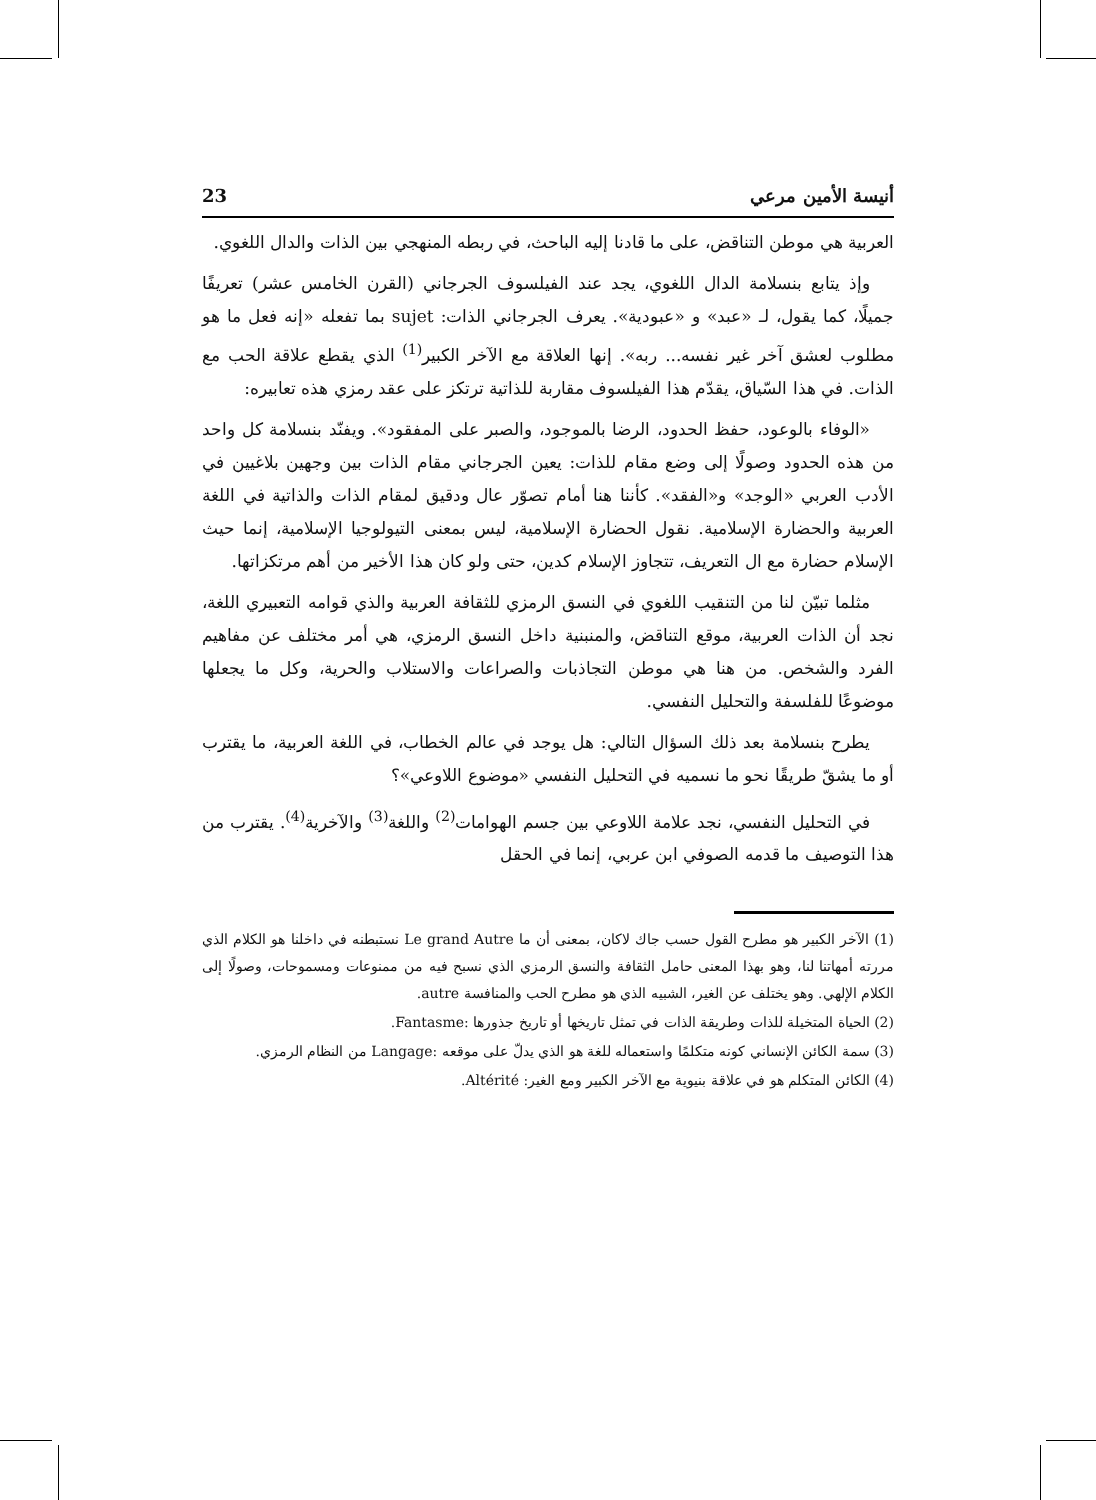أنيسة الأمين مرعي 23
العربية هي موطن التناقض، على ما قادنا إليه الباحث، في ربطه المنهجي بين الذات والدال اللغوي.
وإذ يتابع بنسلامة الدال اللغوي، يجد عند الفيلسوف الجرجاني (القرن الخامس عشر) تعريفًا جميلًا، كما يقول، لـ «عبد» و «عبودية». يعرف الجرجاني الذات: sujet بما تفعله «إنه فعل ما هو مطلوب لعشق آخر غير نفسه... ربه». إنها العلاقة مع الآخر الكبير<sup>(1)</sup> الذي يقطع علاقة الحب مع الذات. في هذا السّياق، يقدّم هذا الفيلسوف مقاربة للذاتية ترتكز على عقد رمزي هذه تعابيره:
«الوفاء بالوعود، حفظ الحدود، الرضا بالموجود، والصبر على المفقود». ويفنّد بنسلامة كل واحد من هذه الحدود وصولًا إلى وضع مقام للذات: يعين الجرجاني مقام الذات بين وجهين بلاغيين في الأدب العربي «الوجد» و«الفقد». كأننا هنا أمام تصوّر عال ودقيق لمقام الذات والذاتية في اللغة العربية والحضارة الإسلامية. نقول الحضارة الإسلامية، ليس بمعنى التيولوجيا الإسلامية، إنما حيث الإسلام حضارة مع ال التعريف، تتجاوز الإسلام كدين، حتى ولو كان هذا الأخير من أهم مرتكزاتها.
مثلما تبيّن لنا من التنقيب اللغوي في النسق الرمزي للثقافة العربية والذي قوامه التعبيري اللغة، نجد أن الذات العربية، موقع التناقض، والمنبنية داخل النسق الرمزي، هي أمر مختلف عن مفاهيم الفرد والشخص. من هنا هي موطن التجاذبات والصراعات والاستلاب والحرية، وكل ما يجعلها موضوعًا للفلسفة والتحليل النفسي.
يطرح بنسلامة بعد ذلك السؤال التالي: هل يوجد في عالم الخطاب، في اللغة العربية، ما يقترب أو ما يشقّ طريقًا نحو ما نسميه في التحليل النفسي «موضوع اللاوعي»؟
في التحليل النفسي، نجد علامة اللاوعي بين جسم الهوامات<sup>(2)</sup> واللغة<sup>(3)</sup> والآخرية<sup>(4)</sup>. يقترب من هذا التوصيف ما قدمه الصوفي ابن عربي، إنما في الحقل
(1) الآخر الكبير هو مطرح القول حسب جاك لاكان، بمعنى أن ما Le grand Autre نستبطنه في داخلنا هو الكلام الذي مررته أمهاتنا لنا، وهو بهذا المعنى حامل الثقافة والنسق الرمزي الذي نسبح فيه من ممنوعات ومسموحات، وصولًا إلى الكلام الإلهي. وهو يختلف عن الغير، الشبيه الذي هو مطرح الحب والمنافسة autre.
(2) الحياة المتخيلة للذات وطريقة الذات في تمثل تاريخها أو تاريخ جذورها :Fantasme.
(3) سمة الكائن الإنساني كونه متكلمًا واستعماله للغة هو الذي يدلّ على موقعه :Langage من النظام الرمزي.
(4) الكائن المتكلم هو في علاقة بنيوية مع الآخر الكبير ومع الغير: Altérité.